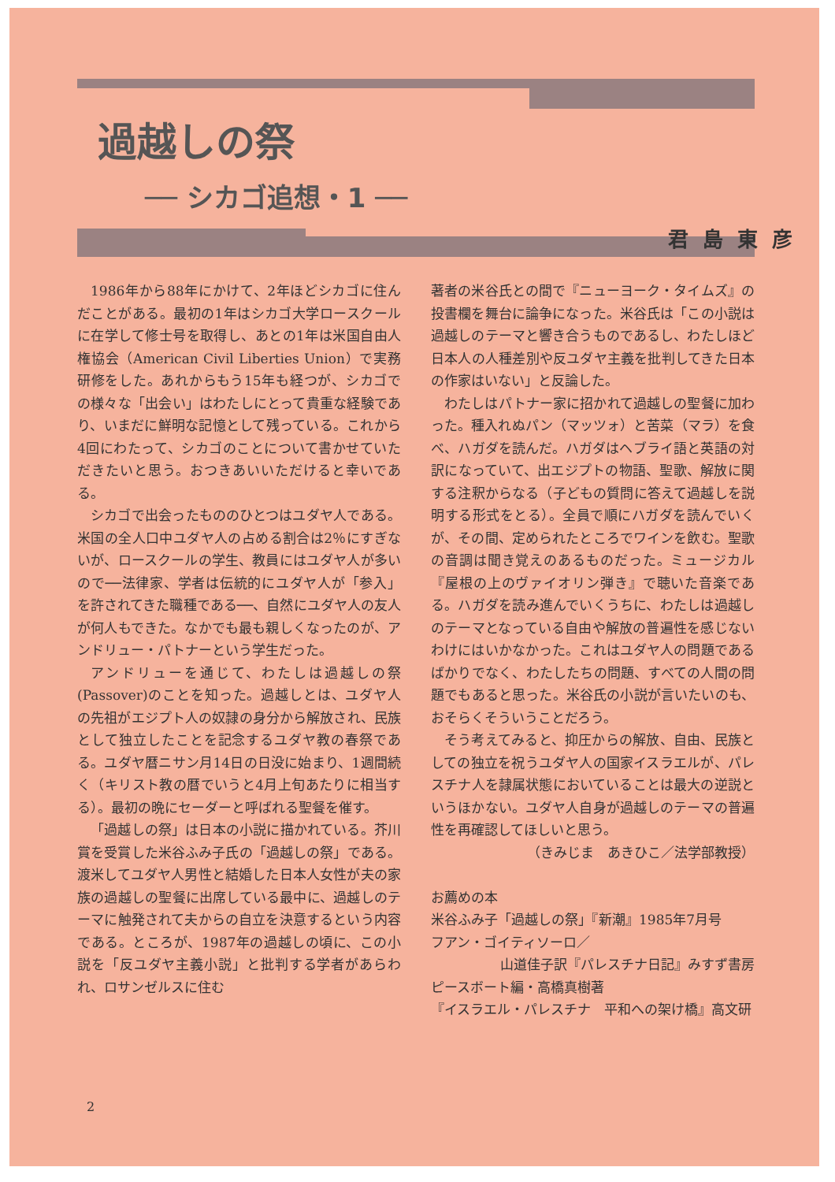過越しの祭
── シカゴ追想・1 ──
君島東彦
1986年から88年にかけて、2年ほどシカゴに住んだことがある。最初の1年はシカゴ大学ロースクールに在学して修士号を取得し、あとの1年は米国自由人権協会（American Civil Liberties Union）で実務研修をした。あれからもう15年も経つが、シカゴでの様々な「出会い」はわたしにとって貴重な経験であり、いまだに鮮明な記憶として残っている。これから4回にわたって、シカゴのことについて書かせていただきたいと思う。おつきあいいただけると幸いである。
シカゴで出会ったもののひとつはユダヤ人である。米国の全人口中ユダヤ人の占める割合は2％にすぎないが、ロースクールの学生、教員にはユダヤ人が多いので──法律家、学者は伝統的にユダヤ人が「参入」を許されてきた職種である──、自然にユダヤ人の友人が何人もできた。なかでも最も親しくなったのが、アンドリュー・パトナーという学生だった。
アンドリューを通じて、わたしは過越しの祭(Passover)のことを知った。過越しとは、ユダヤ人の先祖がエジプト人の奴隷の身分から解放され、民族として独立したことを記念するユダヤ教の春祭である。ユダヤ暦ニサン月14日の日没に始まり、1週間続く（キリスト教の暦でいうと4月上旬あたりに相当する）。最初の晩にセーダーと呼ばれる聖餐を催す。
「過越しの祭」は日本の小説に描かれている。芥川賞を受賞した米谷ふみ子氏の「過越しの祭」である。渡米してユダヤ人男性と結婚した日本人女性が夫の家族の過越しの聖餐に出席している最中に、過越しのテーマに触発されて夫からの自立を決意するという内容である。ところが、1987年の過越しの頃に、この小説を「反ユダヤ主義小説」と批判する学者があらわれ、ロサンゼルスに住む
著者の米谷氏との間で『ニューヨーク・タイムズ』の投書欄を舞台に論争になった。米谷氏は「この小説は過越しのテーマと響き合うものであるし、わたしほど日本人の人種差別や反ユダヤ主義を批判してきた日本の作家はいない」と反論した。
わたしはパトナー家に招かれて過越しの聖餐に加わった。種入れぬパン（マッツォ）と苦菜（マラ）を食べ、ハガダを読んだ。ハガダはヘブライ語と英語の対訳になっていて、出エジプトの物語、聖歌、解放に関する注釈からなる（子どもの質問に答えて過越しを説明する形式をとる）。全員で順にハガダを読んでいくが、その間、定められたところでワインを飲む。聖歌の音調は聞き覚えのあるものだった。ミュージカル『屋根の上のヴァイオリン弾き』で聴いた音楽である。ハガダを読み進んでいくうちに、わたしは過越しのテーマとなっている自由や解放の普遍性を感じないわけにはいかなかった。これはユダヤ人の問題であるばかりでなく、わたしたちの問題、すべての人間の問題でもあると思った。米谷氏の小説が言いたいのも、おそらくそういうことだろう。
そう考えてみると、抑圧からの解放、自由、民族としての独立を祝うユダヤ人の国家イスラエルが、パレスチナ人を隷属状態においていることは最大の逆説というほかない。ユダヤ人自身が過越しのテーマの普遍性を再確認してほしいと思う。
（きみじま　あきひこ／法学部教授）
お薦めの本
米谷ふみ子「過越しの祭」『新潮』1985年7月号
フアン・ゴイティソーロ／
山道佳子訳『パレスチナ日記』みすず書房
ピースボート編・高橋真樹著
『イスラエル・パレスチナ　平和への架け橋』高文研
2